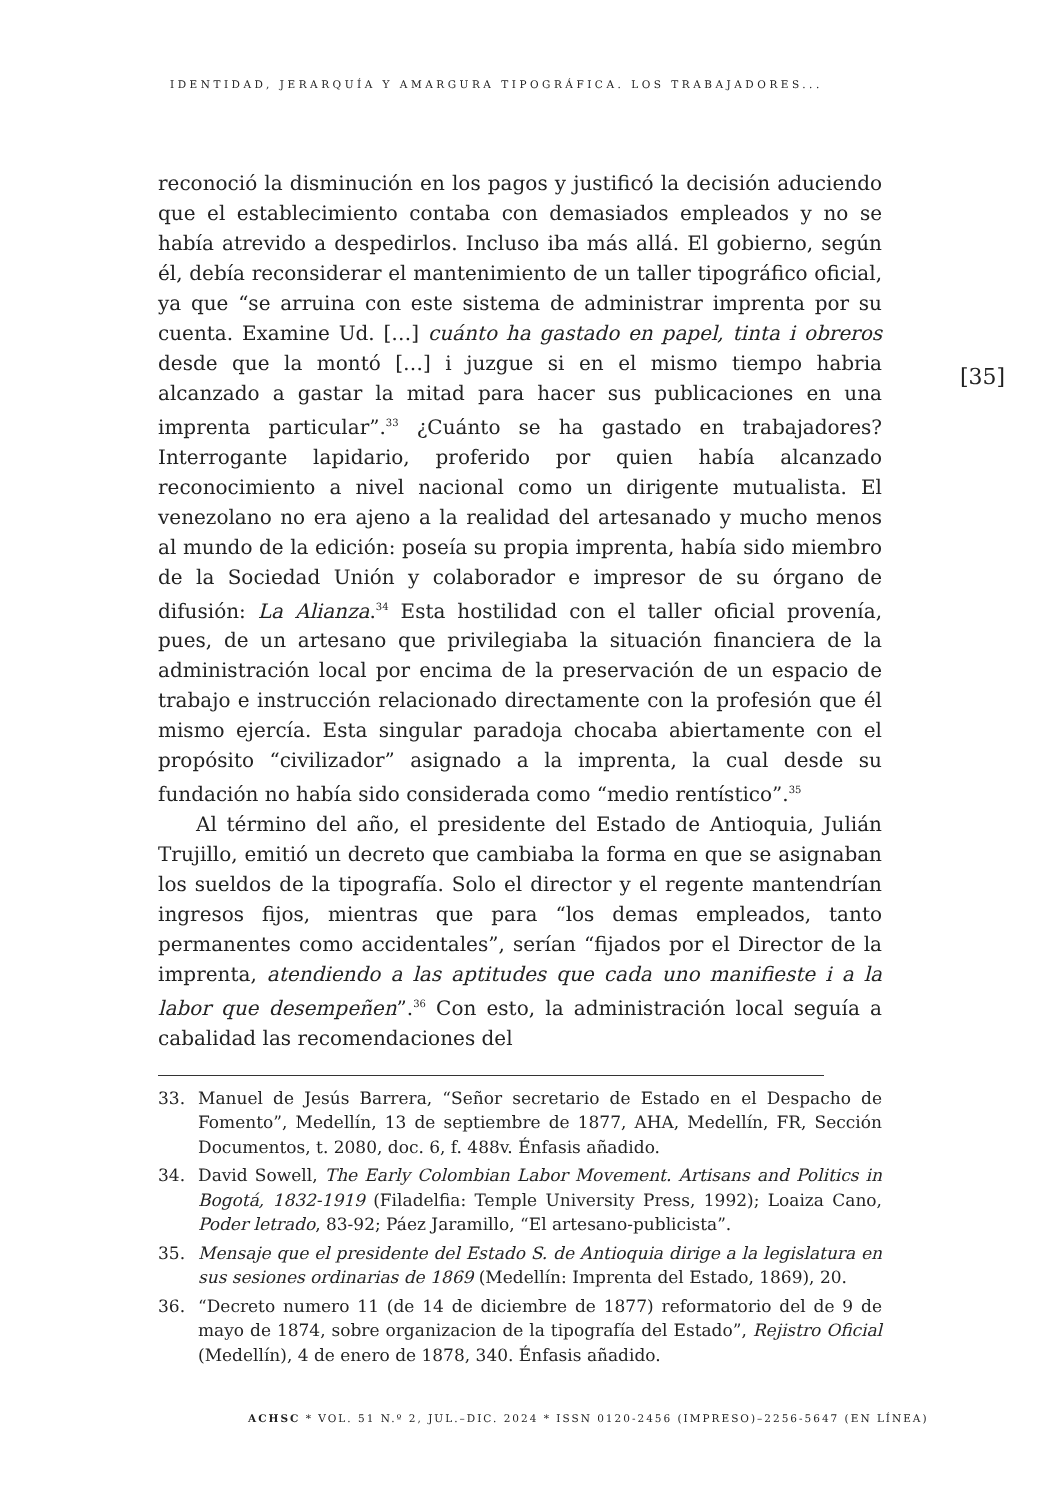IDENTIDAD, JERARQUÍA Y AMARGURA TIPOGRÁFICA. LOS TRABAJADORES...
[35]
reconoció la disminución en los pagos y justificó la decisión aduciendo que el establecimiento contaba con demasiados empleados y no se había atrevido a despedirlos. Incluso iba más allá. El gobierno, según él, debía reconsiderar el mantenimiento de un taller tipográfico oficial, ya que “se arruina con este sistema de administrar imprenta por su cuenta. Examine Ud. […] cuánto ha gastado en papel, tinta i obreros desde que la montó […] i juzgue si en el mismo tiempo habria alcanzado a gastar la mitad para hacer sus publicaciones en una imprenta particular”.<sup>33</sup> ¿Cuánto se ha gastado en trabajadores? Interrogante lapidario, proferido por quien había alcanzado reconocimiento a nivel nacional como un dirigente mutualista. El venezolano no era ajeno a la realidad del artesanado y mucho menos al mundo de la edición: poseía su propia imprenta, había sido miembro de la Sociedad Unión y colaborador e impresor de su órgano de difusión: La Alianza.<sup>34</sup> Esta hostilidad con el taller oficial provenía, pues, de un artesano que privilegiaba la situación financiera de la administración local por encima de la preservación de un espacio de trabajo e instrucción relacionado directamente con la profesión que él mismo ejercía. Esta singular paradoja chocaba abiertamente con el propósito “civilizador” asignado a la imprenta, la cual desde su fundación no había sido considerada como “medio rentístico”.<sup>35</sup>
Al término del año, el presidente del Estado de Antioquia, Julián Trujillo, emitió un decreto que cambiaba la forma en que se asignaban los sueldos de la tipografía. Solo el director y el regente mantendrían ingresos fijos, mientras que para “los demas empleados, tanto permanentes como accidentales”, serían “fijados por el Director de la imprenta, atendiendo a las aptitudes que cada uno manifieste i a la labor que desempeñen”.<sup>36</sup> Con esto, la administración local seguía a cabalidad las recomendaciones del
33. Manuel de Jesús Barrera, “Señor secretario de Estado en el Despacho de Fomento”, Medellín, 13 de septiembre de 1877, AHA, Medellín, FR, Sección Documentos, t. 2080, doc. 6, f. 488v. Énfasis añadido.
34. David Sowell, The Early Colombian Labor Movement. Artisans and Politics in Bogotá, 1832-1919 (Filadelfia: Temple University Press, 1992); Loaiza Cano, Poder letrado, 83-92; Páez Jaramillo, “El artesano-publicista”.
35. Mensaje que el presidente del Estado S. de Antioquia dirige a la legislatura en sus sesiones ordinarias de 1869 (Medellín: Imprenta del Estado, 1869), 20.
36. “Decreto numero 11 (de 14 de diciembre de 1877) reformatorio del de 9 de mayo de 1874, sobre organizacion de la tipografía del Estado”, Rejistro Oficial (Medellín), 4 de enero de 1878, 340. Énfasis añadido.
ACHSC * VOL. 51 N.º 2, JUL.–DIC. 2024 * ISSN 0120-2456 (IMPRESO)–2256-5647 (EN LÍNEA)